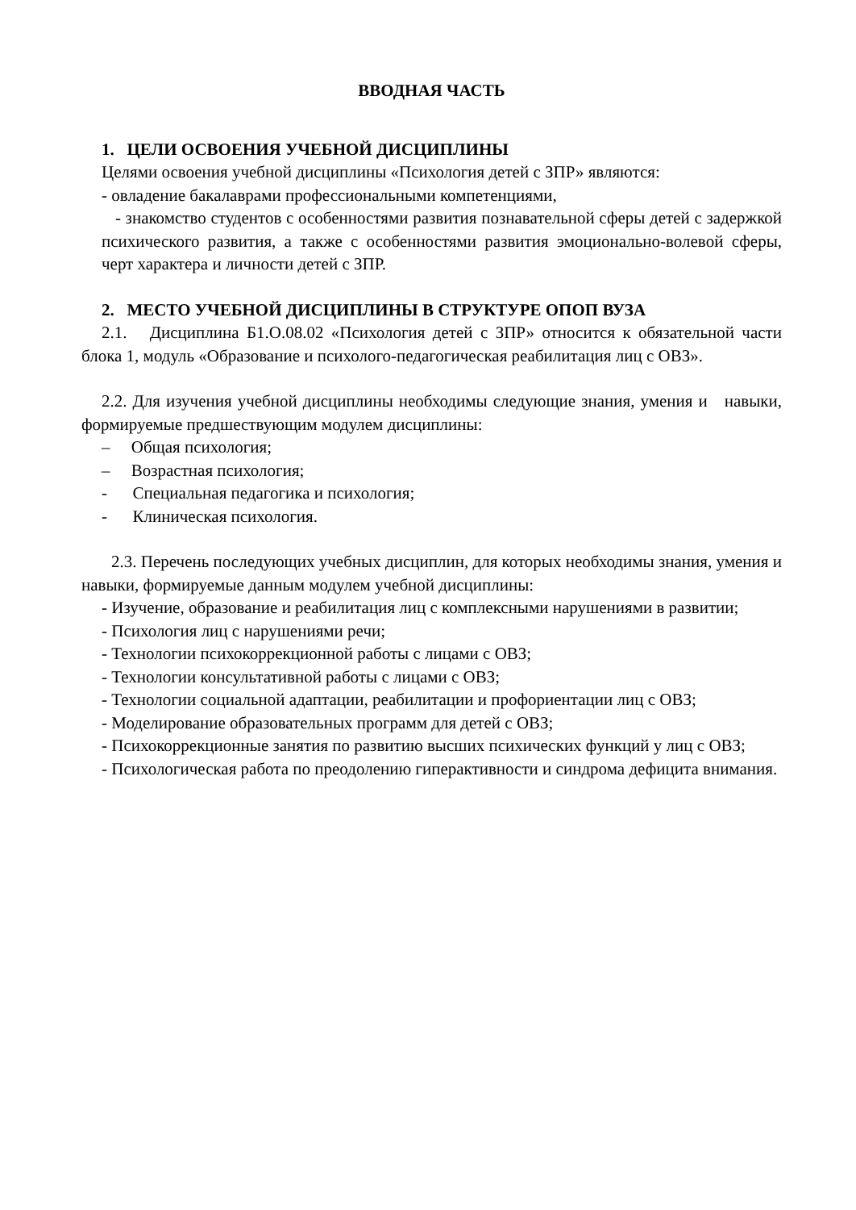ВВОДНАЯ ЧАСТЬ
1. ЦЕЛИ ОСВОЕНИЯ УЧЕБНОЙ ДИСЦИПЛИНЫ
Целями освоения учебной дисциплины «Психология детей с ЗПР» являются:
- овладение бакалаврами профессиональными компетенциями,
- знакомство студентов с особенностями развития познавательной сферы детей с задержкой психического развития, а также с особенностями развития эмоционально-волевой сферы, черт характера и личности детей с ЗПР.
2. МЕСТО УЧЕБНОЙ ДИСЦИПЛИНЫ В СТРУКТУРЕ ОПОП ВУЗА
2.1. Дисциплина Б1.О.08.02 «Психология детей с ЗПР» относится к обязательной части блока 1, модуль «Образование и психолого-педагогическая реабилитация лиц с ОВЗ».
2.2. Для изучения учебной дисциплины необходимы следующие знания, умения и навыки, формируемые предшествующим модулем дисциплины:
– Общая психология;
– Возрастная психология;
- Специальная педагогика и психология;
- Клиническая психология.
2.3. Перечень последующих учебных дисциплин, для которых необходимы знания, умения и навыки, формируемые данным модулем учебной дисциплины:
- Изучение, образование и реабилитация лиц с комплексными нарушениями в развитии;
- Психология лиц с нарушениями речи;
- Технологии психокоррекционной работы с лицами с ОВЗ;
- Технологии консультативной работы с лицами с ОВЗ;
- Технологии социальной адаптации, реабилитации и профориентации лиц с ОВЗ;
- Моделирование образовательных программ для детей с ОВЗ;
- Психокоррекционные занятия по развитию высших психических функций у лиц с ОВЗ;
- Психологическая работа по преодолению гиперактивности и синдрома дефицита внимания.